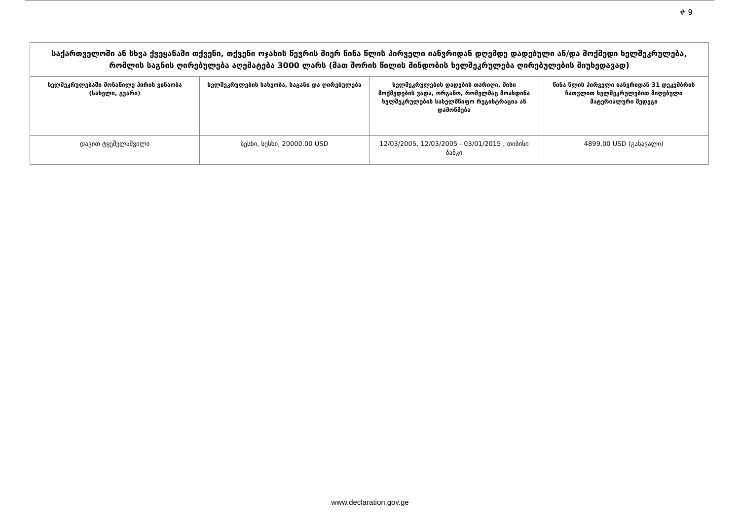# 9
| საქართველოში ან სხვა ქვეყანაში თქვენი, თქვენი ოჯახის წევრის მიერ წინა წლის პირველი იანვრიდან დღემდე დადებული ან/და მოქმედი ხელშეკრულება, რომლის საგნის ღირებულება აღემატება 3000 ლარს (მათ შორის წილის მინდობის ხელშეკრულება ღირებულების მიუხედავად) | | | |
| --- | --- | --- | --- |
| ხელშეკრულებაში მონაწილე პირის ვინაობა (სახელი, გვარი) | ხელშეკრულების სახეობა, საგანი და ღირებულება | ხელშეკრულების დადების თარიღი, მისი მოქმედების ვადა, ორგანო, რომელმაც მოახდინა ხელშეკრულების სახელმწიფო რეგისტრაცია ან დამოწმება | წინა წლის პირველი იანვრიდან 31 დეკემბრის ჩათვლით ხელშეკრულებით მიღებული მატერიალური შედეგი |
| დავით ტყეშელაშვილი | სესხი, სესხი, 20000.00 USD | 12/03/2005, 12/03/2005 - 03/01/2015 , თიბისი ბანკი | 4899.00 USD (გასავალი) |
www.declaration.gov.ge